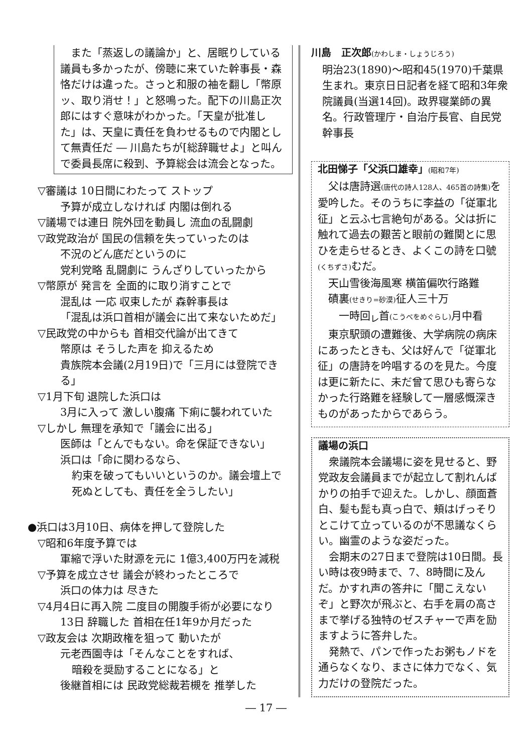また「蒸返しの議論か」と、居眠りしている議員も多かったが、傍聴に来ていた幹事長・森恪だけは違った。さっと和服の袖を翻し「幣原ッ、取り消せ！」と怒鳴った。配下の川島正次郎にはすぐ意味がわかった。「天皇が批准した」は、天皇に責任を負わせるもので内閣として無責任だ ― 川島たちが[総辞職せよ」と叫んで委員長席に殺到、予算総会は流会となった。
▽審議は 10日間にわたって ストップ
予算が成立しなければ 内閣は倒れる
▽議場では連日 院外団を動員し 流血の乱闘劇
▽政党政治が 国民の信頼を失っていったのは
不況のどん底だというのに
党利党略 乱闘劇に うんざりしていったから
▽幣原が 発言を 全面的に取り消すことで
混乱は 一応 収束したが 森幹事長は
「混乱は浜口首相が議会に出て来ないためだ」
▽民政党の中からも 首相交代論が出てきて
幣原は そうした声を 抑えるため
貴族院本会議(2月19日)で「三月には登院できる」
▽1月下旬 退院した浜口は
3月に入って 激しい腹痛 下痢に襲われていた
▽しかし 無理を承知で「議会に出る」
医師は「とんでもない。命を保証できない」
浜口は「命に関わるなら、
約束を破ってもいいというのか。議会壇上で
死ぬとしても、責任を全うしたい」
●浜口は3月10日、病体を押して登院した
▽昭和6年度予算では
軍縮で浮いた財源を元に 1億3,400万円を減税
▽予算を成立させ 議会が終わったところで
浜口の体力は 尽きた
▽4月4日に再入院 二度目の開腹手術が必要になり
13日 辞職した 首相在任1年9か月だった
▽政友会は 次期政権を狙って 動いたが
元老西園寺は「そんなことをすれば、
暗殺を奨励することになる」と
後継首相には 民政党総裁若槻を 推挙した
川島　正次郎(かわしま・しょうじろう)
明治23(1890)～昭和45(1970)千葉県生まれ。東京日日記者を経て昭和3年衆院議員(当選14回)。政界寝業師の異名。行政管理庁・自治庁長官、自民党幹事長
北田悌子「父浜口雄幸」(昭和7年)
　父は唐詩選(唐代の詩人128人、465首の詩集) を愛吟した。そのうちに李益の「従軍北征」と云ふ七言絶句がある。父は折に触れて過去の艱苦と眼前の難関とに思ひを走らせるとき、よくこの詩を口號(くちずさ) むだ。
　天山雪後海風寒 横笛偏吹行路難
　磧裏(せきり=砂漠) 征人三十万
　　一時回<sub>レ</sub>首(こうべをめぐらし) 月中看
　東京駅頭の遭難後、大学病院の病床にあったときも、父は好んで「従軍北征」の唐詩を吟唱するのを見た。今度は更に新たに、未だ曾て思ひも寄らなかった行路難を経験して一層感慨深きものがあったからであらう。
議場の浜口
　衆議院本会議場に姿を見せると、野党政友会議員までが起立して割れんばかりの拍手で迎えた。しかし、顔面蒼白、髪も髭も真っ白で、頬はげっそりとこけて立っているのが不思議なくらい。幽霊のような姿だった。
　会期末の27日まで登院は10日間。長い時は夜9時まで、7、8時間に及んだ。かすれ声の答弁に「聞こえないぞ」と野次が飛ぶと、右手を肩の高さまで挙げる独特のゼスチャーで声を励ますように答弁した。
　発熱で、パンで作ったお粥もノドを通らなくなり、まさに体力でなく、気力だけの登院だった。
― 17 ―